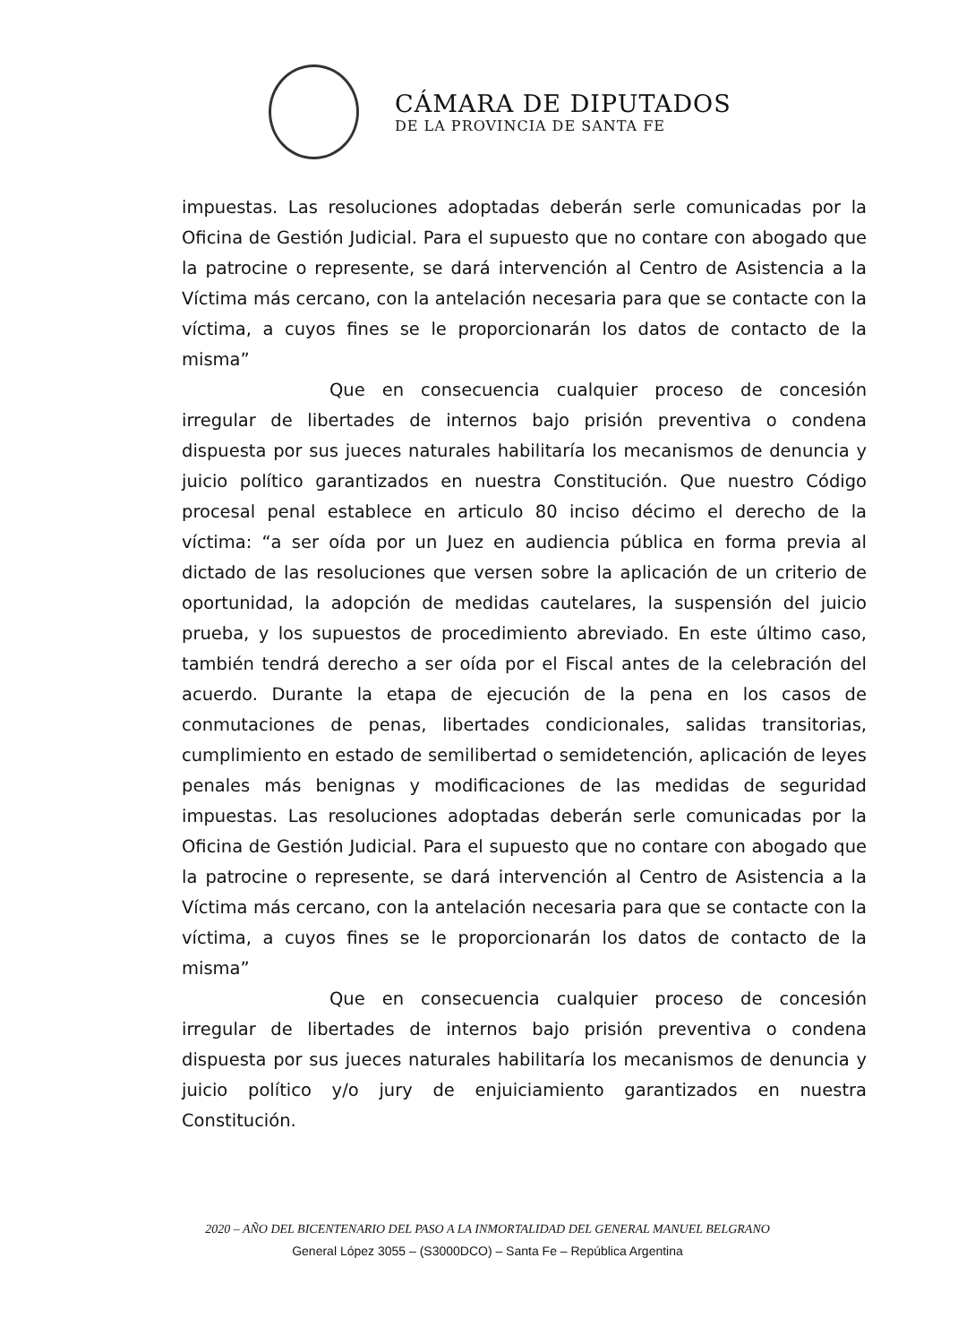CÁMARA DE DIPUTADOS
DE LA PROVINCIA DE SANTA FE
impuestas. Las resoluciones adoptadas deberán serle comunicadas por la Oficina de Gestión Judicial. Para el supuesto que no contare con abogado que la patrocine o represente, se dará intervención al Centro de Asistencia a la Víctima más cercano, con la antelación necesaria para que se contacte con la víctima, a cuyos fines se le proporcionarán los datos de contacto de la misma”
Que en consecuencia cualquier proceso de concesión irregular de libertades de internos bajo prisión preventiva o condena dispuesta por sus jueces naturales habilitaría los mecanismos de denuncia y juicio político garantizados en nuestra Constitución. Que nuestro Código procesal penal establece en articulo 80 inciso décimo el derecho de la víctima: “a ser oída por un Juez en audiencia pública en forma previa al dictado de las resoluciones que versen sobre la aplicación de un criterio de oportunidad, la adopción de medidas cautelares, la suspensión del juicio prueba, y los supuestos de procedimiento abreviado. En este último caso, también tendrá derecho a ser oída por el Fiscal antes de la celebración del acuerdo. Durante la etapa de ejecución de la pena en los casos de conmutaciones de penas, libertades condicionales, salidas transitorias, cumplimiento en estado de semilibertad o semidetención, aplicación de leyes penales más benignas y modificaciones de las medidas de seguridad impuestas. Las resoluciones adoptadas deberán serle comunicadas por la Oficina de Gestión Judicial. Para el supuesto que no contare con abogado que la patrocine o represente, se dará intervención al Centro de Asistencia a la Víctima más cercano, con la antelación necesaria para que se contacte con la víctima, a cuyos fines se le proporcionarán los datos de contacto de la misma”
Que en consecuencia cualquier proceso de concesión irregular de libertades de internos bajo prisión preventiva o condena dispuesta por sus jueces naturales habilitaría los mecanismos de denuncia y juicio político y/o jury de enjuiciamiento garantizados en nuestra Constitución.
2020 – AÑO DEL BICENTENARIO DEL PASO A LA INMORTALIDAD DEL GENERAL MANUEL BELGRANO
General López 3055 – (S3000DCO) – Santa Fe – República Argentina